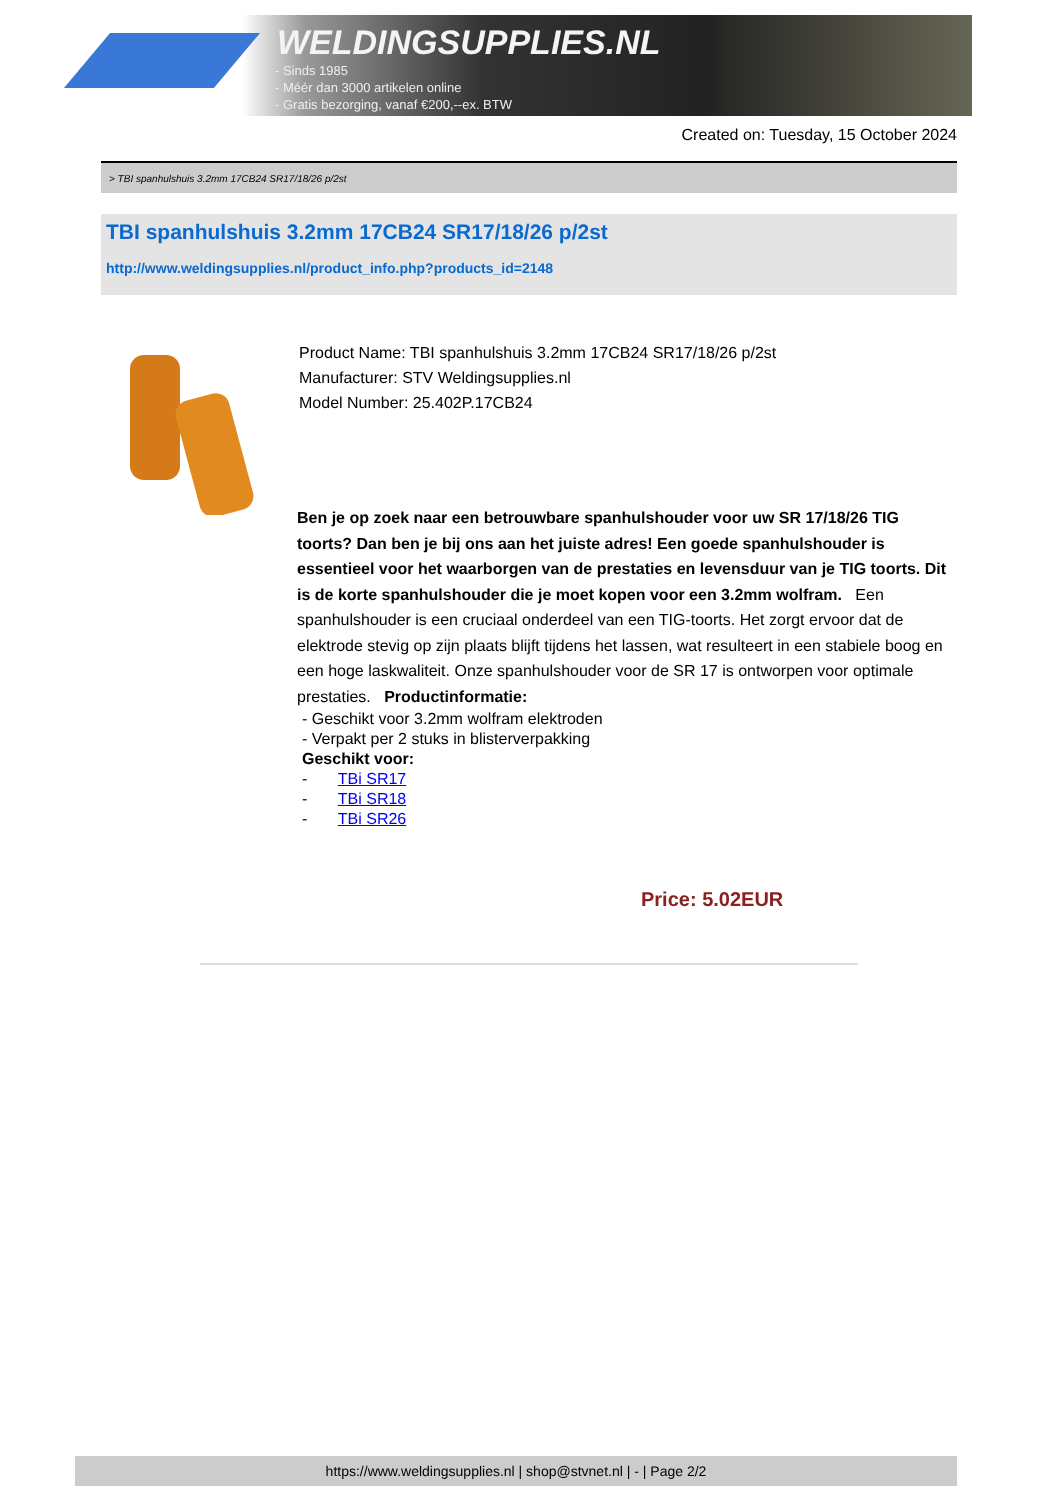WELDINGSUPPLIES.NL
- Sinds 1985
- Méér dan 3000 artikelen online
- Gratis bezorging, vanaf €200,--ex. BTW
Created on: Tuesday, 15 October 2024
> TBI spanhulshuis 3.2mm 17CB24 SR17/18/26 p/2st
TBI spanhulshuis 3.2mm 17CB24 SR17/18/26 p/2st
http://www.weldingsupplies.nl/product_info.php?products_id=2148
Product Name: TBI spanhulshuis 3.2mm 17CB24 SR17/18/26 p/2st
Manufacturer: STV Weldingsupplies.nl
Model Number: 25.402P.17CB24
Ben je op zoek naar een betrouwbare spanhulshouder voor uw SR 17/18/26 TIG toorts? Dan ben je bij ons aan het juiste adres! Een goede spanhulshouder is essentieel voor het waarborgen van de prestaties en levensduur van je TIG toorts. Dit is de korte spanhulshouder die je moet kopen voor een 3.2mm wolfram. Een spanhulshouder is een cruciaal onderdeel van een TIG-toorts. Het zorgt ervoor dat de elektrode stevig op zijn plaats blijft tijdens het lassen, wat resulteert in een stabiele boog en een hoge laskwaliteit. Onze spanhulshouder voor de SR 17 is ontworpen voor optimale prestaties. Productinformatie:
- Geschikt voor 3.2mm wolfram elektroden
- Verpakt per 2 stuks in blisterverpakking
Geschikt voor:
- TBi SR17
- TBi SR18
- TBi SR26
Price: 5.02EUR
https://www.weldingsupplies.nl | shop@stvnet.nl | - | Page 2/2